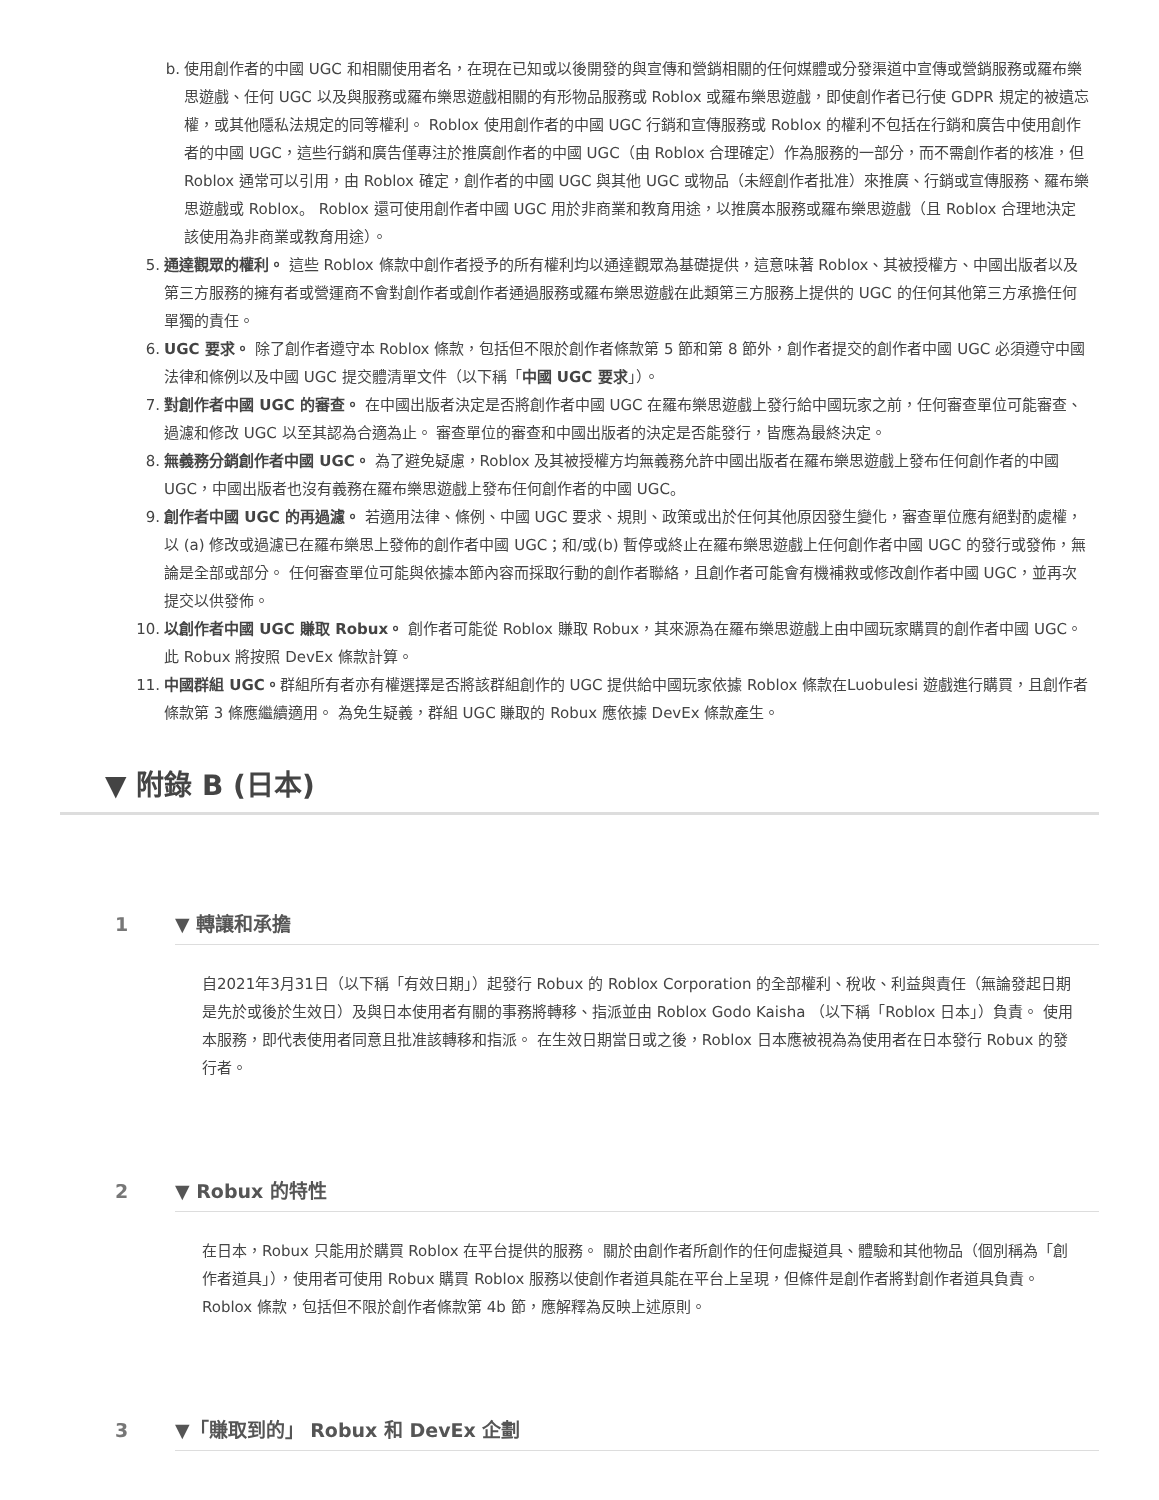b. 使用創作者的中國 UGC 和相關使用者名，在現在已知或以後開發的與宣傳和營銷相關的任何媒體或分發渠道中宣傳或營銷服務或羅布樂思遊戲、任何 UGC 以及與服務或羅布樂思遊戲相關的有形物品服務或 Roblox 或羅布樂思遊戲，即使創作者已行使 GDPR 規定的被遺忘權，或其他隱私法規定的同等權利。 Roblox 使用創作者的中國 UGC 行銷和宣傳服務或 Roblox 的權利不包括在行銷和廣告中使用創作者的中國 UGC，這些行銷和廣告僅專注於推廣創作者的中國 UGC（由 Roblox 合理確定）作為服務的一部分，而不需創作者的核准，但 Roblox 通常可以引用，由 Roblox 確定，創作者的中國 UGC 與其他 UGC 或物品（未經創作者批准）來推廣、行銷或宣傳服務、羅布樂思遊戲或 Roblox。 Roblox 還可使用創作者中國 UGC 用於非商業和教育用途，以推廣本服務或羅布樂思遊戲（且 Roblox 合理地決定該使用為非商業或教育用途）。
5. 通達觀眾的權利。 這些 Roblox 條款中創作者授予的所有權利均以通達觀眾為基礎提供，這意味著 Roblox、其被授權方、中國出版者以及第三方服務的擁有者或營運商不會對創作者或創作者通過服務或羅布樂思遊戲在此類第三方服務上提供的 UGC 的任何其他第三方承擔任何單獨的責任。
6. UGC 要求。 除了創作者遵守本 Roblox 條款，包括但不限於創作者條款第 5 節和第 8 節外，創作者提交的創作者中國 UGC 必須遵守中國法律和條例以及中國 UGC 提交體清單文件（以下稱「中國 UGC 要求」）。
7. 對創作者中國 UGC 的審查。 在中國出版者決定是否將創作者中國 UGC 在羅布樂思遊戲上發行給中國玩家之前，任何審查單位可能審查、過濾和修改 UGC 以至其認為合適為止。 審查單位的審查和中國出版者的決定是否能發行，皆應為最終決定。
8. 無義務分銷創作者中國 UGC。 為了避免疑慮，Roblox 及其被授權方均無義務允許中國出版者在羅布樂思遊戲上發布任何創作者的中國 UGC，中國出版者也沒有義務在羅布樂思遊戲上發布任何創作者的中國 UGC。
9. 創作者中國 UGC 的再過濾。 若適用法律、條例、中國 UGC 要求、規則、政策或出於任何其他原因發生變化，審查單位應有絕對酌處權，以 (a) 修改或過濾已在羅布樂思上發佈的創作者中國 UGC；和/或(b) 暫停或終止在羅布樂思遊戲上任何創作者中國 UGC 的發行或發佈，無論是全部或部分。 任何審查單位可能與依據本節內容而採取行動的創作者聯絡，且創作者可能會有機補救或修改創作者中國 UGC，並再次提交以供發佈。
10. 以創作者中國 UGC 賺取 Robux。 創作者可能從 Roblox 賺取 Robux，其來源為在羅布樂思遊戲上由中國玩家購買的創作者中國 UGC。 此 Robux 將按照 DevEx 條款計算。
11. 中國群組 UGC。群組所有者亦有權選擇是否將該群組創作的 UGC 提供給中國玩家依據 Roblox 條款在Luobulesi 遊戲進行購買，且創作者條款第 3 條應繼續適用。 為免生疑義，群組 UGC 賺取的 Robux 應依據 DevEx 條款產生。
▼ 附錄 B (日本)
1 ▼ 轉讓和承擔
自2021年3月31日（以下稱「有效日期」）起發行 Robux 的 Roblox Corporation 的全部權利、稅收、利益與責任（無論發起日期是先於或後於生效日）及與日本使用者有關的事務將轉移、指派並由 Roblox Godo Kaisha （以下稱「Roblox 日本」）負責。 使用本服務，即代表使用者同意且批准該轉移和指派。 在生效日期當日或之後，Roblox 日本應被視為為使用者在日本發行 Robux 的發行者。
2 ▼ Robux 的特性
在日本，Robux 只能用於購買 Roblox 在平台提供的服務。 關於由創作者所創作的任何虛擬道具、體驗和其他物品（個別稱為「創作者道具」），使用者可使用 Robux 購買 Roblox 服務以使創作者道具能在平台上呈現，但條件是創作者將對創作者道具負責。 Roblox 條款，包括但不限於創作者條款第 4b 節，應解釋為反映上述原則。
3 ▼「賺取到的」 Robux 和 DevEx 企劃